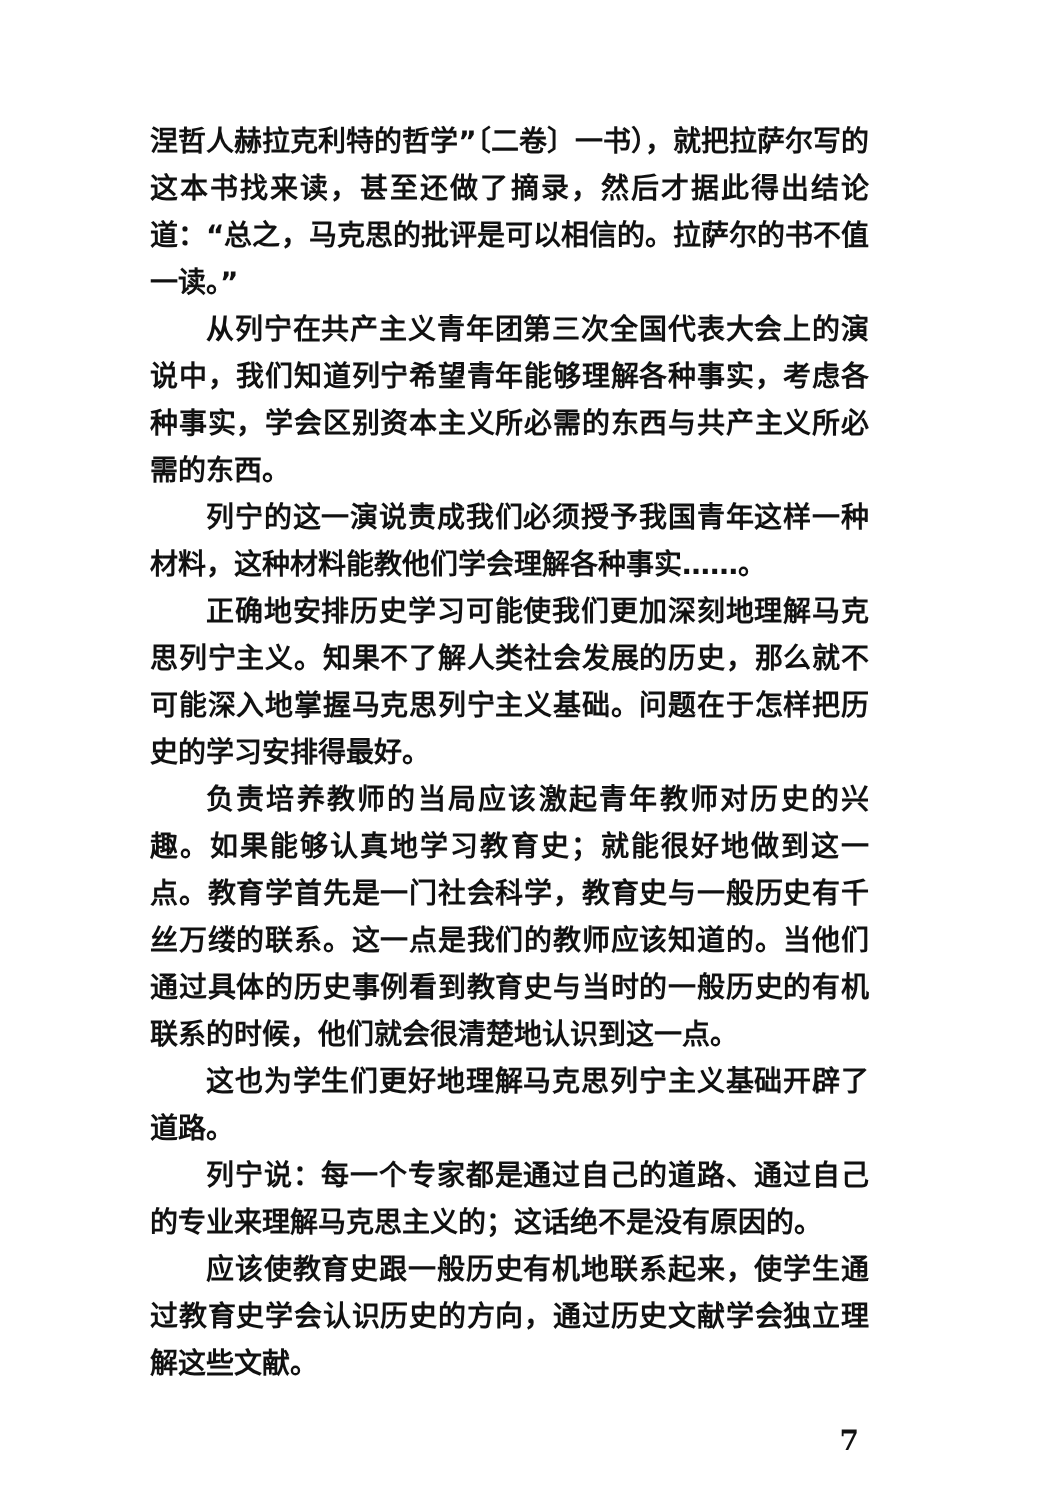涅哲人赫拉克利特的哲学”〔二卷〕一书），就把拉萨尔写的这本书找来读，甚至还做了摘录，然后才据此得出结论道：“总之，马克思的批评是可以相信的。拉萨尔的书不值一读。”
从列宁在共产主义青年团第三次全国代表大会上的演说中，我们知道列宁希望青年能够理解各种事实，考虑各种事实，学会区别资本主义所必需的东西与共产主义所必需的东西。
列宁的这一演说责成我们必须授予我国青年这样一种材料，这种材料能教他们学会理解各种事实……。
正确地安排历史学习可能使我们更加深刻地理解马克思列宁主义。知果不了解人类社会发展的历史，那么就不可能深入地掌握马克思列宁主义基础。问题在于怎样把历史的学习安排得最好。
负责培养教师的当局应该激起青年教师对历史的兴趣。如果能够认真地学习教育史；就能很好地做到这一点。教育学首先是一门社会科学，教育史与一般历史有千丝万缕的联系。这一点是我们的教师应该知道的。当他们通过具体的历史事例看到教育史与当时的一般历史的有机联系的时候，他们就会很清楚地认识到这一点。
这也为学生们更好地理解马克思列宁主义基础开辟了道路。
列宁说：每一个专家都是通过自己的道路、通过自己的专业来理解马克思主义的；这话绝不是没有原因的。
应该使教育史跟一般历史有机地联系起来，使学生通过教育史学会认识历史的方向，通过历史文献学会独立理解这些文献。
7